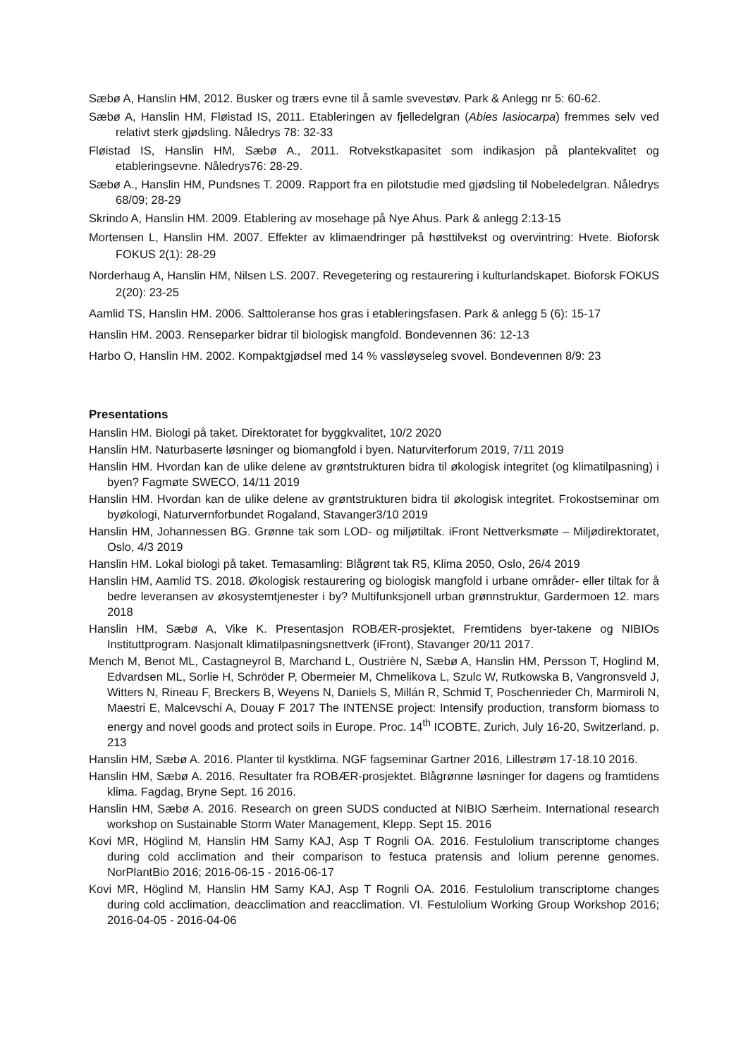Sæbø A, Hanslin HM, 2012. Busker og trærs evne til å samle svevestøv. Park & Anlegg nr 5: 60-62.
Sæbø A, Hanslin HM, Fløistad IS, 2011. Etableringen av fjelledelgran (Abies lasiocarpa) fremmes selv ved relativt sterk gjødsling. Nåledrys 78: 32-33
Fløistad IS, Hanslin HM, Sæbø A., 2011. Rotvekstkapasitet som indikasjon på plantekvalitet og etableringsevne. Nåledrys76: 28-29.
Sæbø A., Hanslin HM, Pundsnes T. 2009. Rapport fra en pilotstudie med gjødsling til Nobeledelgran. Nåledrys 68/09; 28-29
Skrindo A, Hanslin HM. 2009. Etablering av mosehage på Nye Ahus. Park & anlegg 2:13-15
Mortensen L, Hanslin HM. 2007. Effekter av klimaendringer på høsttilvekst og overvintring: Hvete. Bioforsk FOKUS 2(1): 28-29
Norderhaug A, Hanslin HM, Nilsen LS. 2007. Revegetering og restaurering i kulturlandskapet. Bioforsk FOKUS 2(20): 23-25
Aamlid TS, Hanslin HM. 2006. Salttoleranse hos gras i etableringsfasen. Park & anlegg 5 (6): 15-17
Hanslin HM. 2003. Renseparker bidrar til biologisk mangfold. Bondevennen 36: 12-13
Harbo O, Hanslin HM. 2002. Kompaktgjødsel med 14 % vassløyseleg svovel. Bondevennen 8/9: 23
Presentations
Hanslin HM. Biologi på taket. Direktoratet for byggkvalitet, 10/2 2020
Hanslin HM. Naturbaserte løsninger og biomangfold i byen. Naturviterforum 2019, 7/11 2019
Hanslin HM. Hvordan kan de ulike delene av grøntstrukturen bidra til økologisk integritet (og klimatilpasning) i byen? Fagmøte SWECO, 14/11 2019
Hanslin HM. Hvordan kan de ulike delene av grøntstrukturen bidra til økologisk integritet. Frokostseminar om byøkologi, Naturvernforbundet Rogaland, Stavanger3/10 2019
Hanslin HM, Johannessen BG. Grønne tak som LOD- og miljøtiltak. iFront Nettverksmøte – Miljødirektoratet, Oslo, 4/3 2019
Hanslin HM. Lokal biologi på taket. Temasamling: Blågrønt tak R5, Klima 2050, Oslo, 26/4 2019
Hanslin HM, Aamlid TS. 2018. Økologisk restaurering og biologisk mangfold i urbane områder- eller tiltak for å bedre leveransen av økosystemtjenester i by? Multifunksjonell urban grønnstruktur, Gardermoen 12. mars 2018
Hanslin HM, Sæbø A, Vike K. Presentasjon ROBÆR-prosjektet, Fremtidens byer-takene og NIBIOs Instituttprogram. Nasjonalt klimatilpasningsnettverk (iFront), Stavanger 20/11 2017.
Mench M, Benot ML, Castagneyrol B, Marchand L, Oustrière N, Sæbø A, Hanslin HM, Persson T, Hoglind M, Edvardsen ML, Sorlie H, Schröder P, Obermeier M, Chmelikova L, Szulc W, Rutkowska B, Vangronsveld J, Witters N, Rineau F, Breckers B, Weyens N, Daniels S, Millán R, Schmid T, Poschenrieder Ch, Marmiroli N, Maestri E, Malcevschi A, Douay F 2017 The INTENSE project: Intensify production, transform biomass to energy and novel goods and protect soils in Europe. Proc. 14<sup>th</sup> ICOBTE, Zurich, July 16-20, Switzerland. p. 213
Hanslin HM, Sæbø A. 2016. Planter til kystklima. NGF fagseminar Gartner 2016, Lillestrøm 17-18.10 2016.
Hanslin HM, Sæbø A. 2016. Resultater fra ROBÆR-prosjektet. Blågrønne løsninger for dagens og framtidens klima. Fagdag, Bryne Sept. 16 2016.
Hanslin HM, Sæbø A. 2016. Research on green SUDS conducted at NIBIO Særheim. International research workshop on Sustainable Storm Water Management, Klepp. Sept 15. 2016
Kovi MR, Höglind M, Hanslin HM Samy KAJ, Asp T Rognli OA. 2016. Festulolium transcriptome changes during cold acclimation and their comparison to festuca pratensis and lolium perenne genomes. NorPlantBio 2016; 2016-06-15 - 2016-06-17
Kovi MR, Höglind M, Hanslin HM Samy KAJ, Asp T Rognli OA. 2016. Festulolium transcriptome changes during cold acclimation, deacclimation and reacclimation. VI. Festulolium Working Group Workshop 2016; 2016-04-05 - 2016-04-06